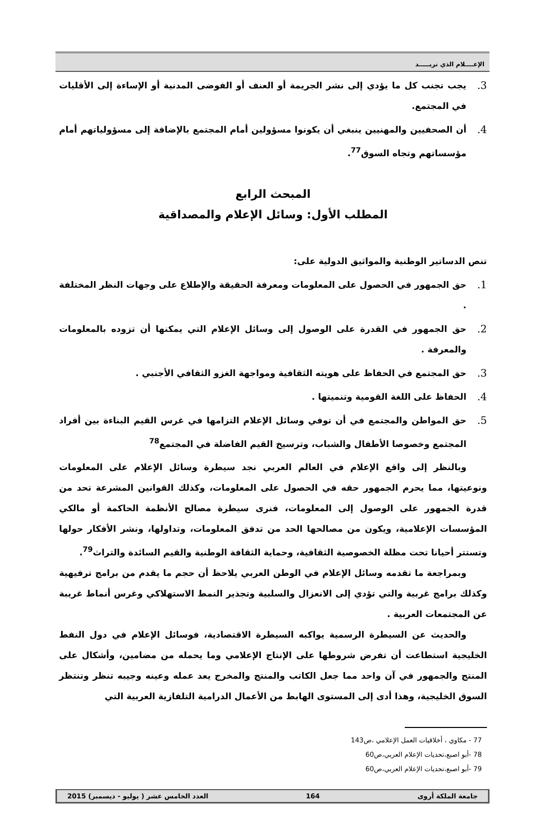الإعــــلام الذي نريـــــد
3. يجب تجنب كل ما يؤدي إلى نشر الجريمة أو العنف أو الفوضى المدنية أو الإساءة إلى الأقليات في المجتمع.
4. أن الصحفيين والمهنيين ينبغي أن يكونوا مسؤولين أمام المجتمع بالإضافة إلى مسؤولياتهم أمام مؤسساتهم وتجاه السوق<sup>77</sup>.
المبحث الرابع
المطلب الأول: وسائل الإعلام والمصداقية
تنص الدساتير الوطنية والمواثيق الدولية على:
1. حق الجمهور في الحصول على المعلومات ومعرفة الحقيقة والإطلاع على وجهات النظر المختلفة .
2. حق الجمهور في القدرة على الوصول إلى وسائل الإعلام التي يمكنها أن تزوده بالمعلومات والمعرفة .
3. حق المجتمع في الحفاظ على هويته الثقافية ومواجهة الغزو الثقافي الأجنبي .
4. الحفاظ على اللغة القومية وتنميتها .
5. حق المواطن والمجتمع في أن توفي وسائل الإعلام التزامها في غرس القيم البناءة بين أفراد المجتمع وخصوصا الأطفال والشباب، وترسيخ القيم الفاضلة في المجتمع<sup>78</sup>
وبالنظر إلى واقع الإعلام في العالم العربي نجد سيطرة وسائل الإعلام على المعلومات ونوعيتها، مما يحرم الجمهور حقه في الحصول على المعلومات، وكذلك القوانين المشرعة تحد من قدرة الجمهور على الوصول إلى المعلومات، فنرى سيطرة مصالح الأنظمة الحاكمة أو مالكي المؤسسات الإعلامية، ويكون من مصالحها الحد من تدفق المعلومات، وتداولها، ونشر الأفكار حولها وتستتر أحيانا تحت مظلة الخصوصية الثقافية، وحماية الثقافة الوطنية والقيم السائدة والتراث<sup>79</sup>.
وبمراجعة ما تقدمه وسائل الإعلام في الوطن العربي يلاحظ أن حجم ما يقدم من برامج ترفيهية وكذلك برامج غربية والتي تؤدي إلى الانعزال والسلبية وتجذير النمط الاستهلاكي وغرس أنماط غريبة عن المجتمعات العربية .
والحديث عن السيطرة الرسمية يواكبه السيطرة الاقتصادية، فوسائل الإعلام في دول النفط الخليجية استطاعت أن تفرض شروطها على الإنتاج الإعلامي وما يحمله من مضامين، وأشكال على المنتج والجمهور في آن واحد مما جعل الكاتب والمنتج والمخرج يعد عمله وعينه وجيبه تنظر وتنتظر السوق الخليجية، وهذا أدى إلى المستوى الهابط من الأعمال الدرامية التلفازية العربية التي
77 - مكاوي ، أخلاقيات العمل الإعلامي ،ص143
78 -أبو اصبع،تحديات الإعلام العربي،ص60
79 -أبو اصبع،تحديات الإعلام العربي،ص60
جامعة الملكة أروى 164 العدد الخامس عشر ( يوليو - ديسمبر) 2015